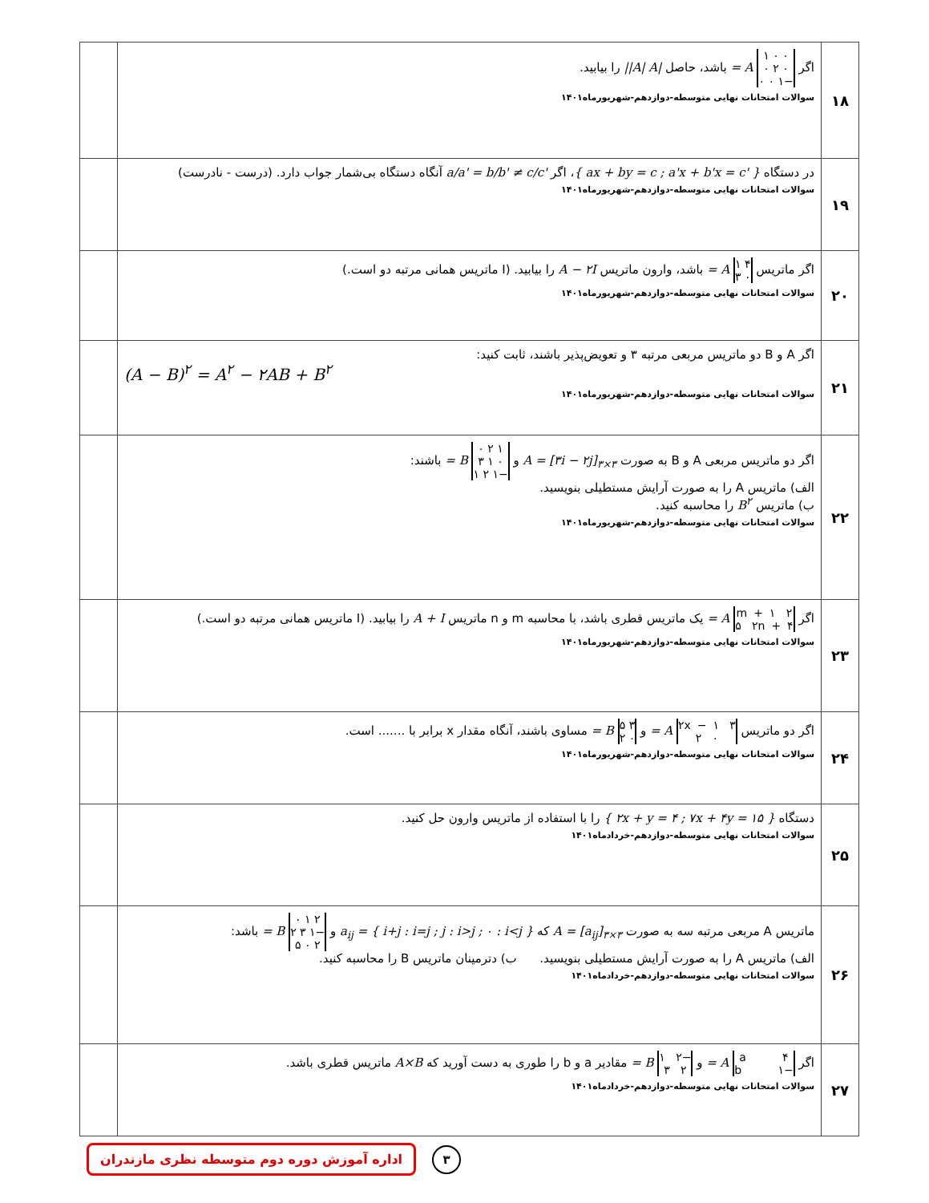| ۱۸ | اگر ۱ ۰ ۰ ۰ ۲ ۰ ۰ ۰ ۱− = A باشد، حاصل //A/ A/ را بیابید. سوالات امتحانات نهایی متوسطه-دوازدهم-شهریورماه۱۴۰۱ | |
| ۱۹ | در دستگاه { ax + by = c ; a'x + b'x = c' } ، اگر a/a' = b/b' ≠ c/c' آنگاه دستگاه بی‌شمار جواب دارد. (درست - نادرست) سوالات امتحانات نهایی متوسطه-دوازدهم-شهریورماه۱۴۰۱ | |
| ۲۰ | اگر ماتریس ۱ ۴ ۳ ۰ = A باشد، وارون ماتریس A − ۲I را بیابید. (I ماتریس همانی مرتبه دو است.) سوالات امتحانات نهایی متوسطه-دوازدهم-شهریورماه۱۴۰۱ | |
| ۲۱ | اگر A و B دو ماتریس مربعی مرتبه ۳ و تعویض‌پذیر باشند، ثابت کنید: (A − B)<sup>۲</sup> = A<sup>۲</sup> − ۲AB + B<sup>۲</sup> سوالات امتحانات نهایی متوسطه-دوازدهم-شهریورماه۱۴۰۱ | |
| ۲۲ | اگر دو ماتریس مربعی A و B به صورت A = [۳i − ۲j]<sub>۳×۳</sub> و ۰ ۲ ۱ ۳ ۱ ۰ ۱ ۲ ۱− = B باشند: الف) ماتریس A را به صورت آرایش مستطیلی بنویسید. ب) ماتریس B<sup>۲</sup> را محاسبه کنید. سوالات امتحانات نهایی متوسطه-دوازدهم-شهریورماه۱۴۰۱ | |
| ۲۳ | اگر m+۱ ۲ ۵ ۲n+۴ = A یک ماتریس قطری باشد، با محاسبه m و n ماتریس A + I را بیابید. (I ماتریس همانی مرتبه دو است.) سوالات امتحانات نهایی متوسطه-دوازدهم-شهریورماه۱۴۰۱ | |
| ۲۴ | اگر دو ماتریس ۲x−۱ ۳ ۲ ۰ = A و ۵ ۳ ۲ ۰ = B مساوی باشند، آنگاه مقدار x برابر با ....... است. سوالات امتحانات نهایی متوسطه-دوازدهم-شهریورماه۱۴۰۱ | |
| ۲۵ | دستگاه { ۲x + y = ۴ ; ۷x + ۴y = ۱۵ } را با استفاده از ماتریس وارون حل کنید. سوالات امتحانات نهایی متوسطه-دوازدهم-خردادماه۱۴۰۱ | |
| ۲۶ | ماتریس A مربعی مرتبه سه به صورت A = [a<sub>ij</sub>]<sub>۳×۳</sub> که a<sub>ij</sub> = { i+j : i=j ; j : i>j ; ۰ : i<j } و ۰ ۱ ۲ ۲ ۳ ۱− ۵ ۰ ۲ = B باشد: الف) ماتریس A را به صورت آرایش مستطیلی بنویسید. ب) دترمینان ماتریس B را محاسبه کنید. سوالات امتحانات نهایی متوسطه-دوازدهم-خردادماه۱۴۰۱ | |
| ۲۷ | اگر a ۴ b ۱− = A و ۱ ۲− ۳ ۲ = B مقادیر a و b را طوری به دست آورید که A×B ماتریس قطری باشد. سوالات امتحانات نهایی متوسطه-دوازدهم-خردادماه۱۴۰۱ | |
اداره آموزش دوره دوم متوسطه نظری مازندران
۳